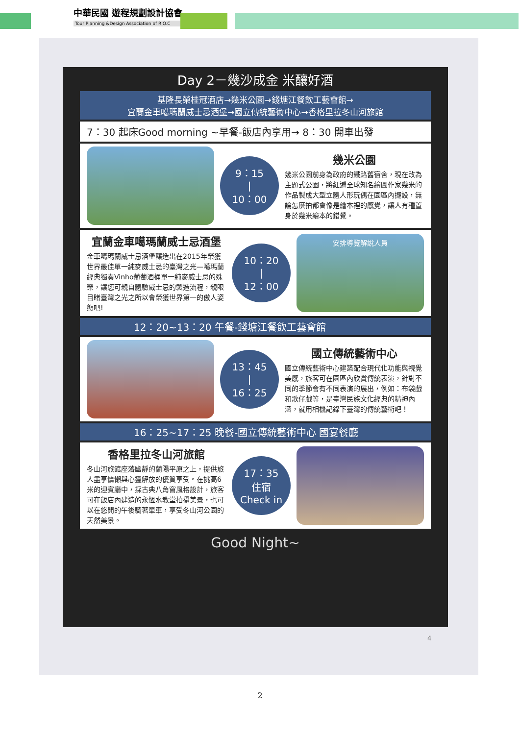中華民國 遊程規劃設計協會
Tour Planning &Design Association of R.O.C
Day 2－幾沙成金 米釀好酒
基隆長榮桂冠酒店→幾米公園→錢塘江餐飲工藝會館→
宜蘭金車噶瑪蘭威士忌酒堡→國立傳統藝術中心→香格里拉冬山河旅館
7：30 起床Good morning ~早餐-飯店內享用→ 8：30 開車出發
9：15
|
10：00
幾米公園
幾米公園前身為政府的鐵路舊宿舍，現在改為主題式公園，將紅遍全球知名繪圖作家幾米的作品製成大型立體人形玩偶在園區內擺設，無論怎麼拍都會像是繪本裡的感覺，讓人有種置身於幾米繪本的錯覺。
宜蘭金車噶瑪蘭威士忌酒堡
金車噶瑪蘭威士忌酒堡釀造出在2015年榮獲世界最佳單一純麥威士忌的臺灣之光—噶瑪蘭經典獨奏Vinho葡萄酒桶單一純麥威士忌的殊榮，讓您可親自體驗威士忌的製造流程，親眼目睹臺灣之光之所以會榮獲世界第一的傲人姿態吧!
10：20
|
12：00
安排導覽解說人員
12：20~13：20 午餐-錢塘江餐飲工藝會館
13：45
|
16：25
國立傳統藝術中心
國立傳統藝術中心建築配合現代化功能與視覺美感，旅客可在園區內欣賞傳統表演，針對不同的季節會有不同表演的展出，例如：布袋戲和歌仔戲等，是臺灣民族文化經典的精神內涵，就用相機記錄下臺灣的傳統藝術吧！
16：25~17：25 晚餐-國立傳統藝術中心 國宴餐廳
香格里拉冬山河旅館
冬山河旅館座落幽靜的蘭陽平原之上，提供旅人盡享慵懶與心靈解放的優質享受。在挑高6米的迎賓廳中，採古典八角窗風格設計，旅客可在飯店內建造的永恆水教堂拍攝美景，也可以在悠閒的午後騎著單車，享受冬山河公園的天然美景。
17：35
住宿
Check in
Good Night~
4
2